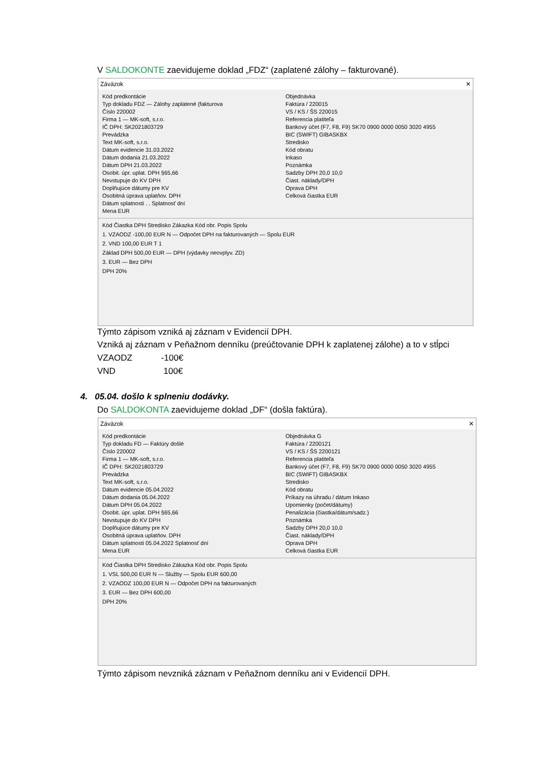V SALDOKONTE zaevidujeme doklad „FDZ“ (zaplatené zálohy – fakturované).
Záväzok ✕
Kód predkontácie
Typ dokladu FDZ — Zálohy zaplatené (fakturova
Číslo 220002
Firma 1 — MK-soft, s.r.o.
IČ DPH: SK2021803729
Prevádzka
Text MK-soft, s.r.o.
Dátum evidencie 31.03.2022
Dátum dodania 21.03.2022
Dátum DPH 21.03.2022
Osobit. úpr. uplat. DPH §65,66
Nevstupuje do KV DPH
Doplňujúce dátumy pre KV
Osobitná úprava uplatňov. DPH
Dátum splatnosti . . Splatnosť dní
Mena EUR
Objednávka
Faktúra / 220015
VS / KS / ŠS 220015
Referencia platiteľa
Bankový účet (F7, F8, F9) SK70 0900 0000 0050 3020 4955
BIC (SWIFT) GIBASKBX
Stredisko
Kód obratu
Inkaso
Poznámka
Sadzby DPH 20,0 10,0
Čiast. náklady/DPH
Oprava DPH
Celková čiastka EUR
Kód Čiastka DPH Stredisko Zákazka Kód obr. Popis Spolu
1. VZAODZ -100,00 EUR N — Odpočet DPH na fakturovaných — Spolu EUR
2. VND 100,00 EUR T 1
Základ DPH 500,00 EUR — DPH (výdavky neovplyv. ZD)
3. EUR — Bez DPH
DPH 20%
Týmto zápisom vzniká aj záznam v Evidencií DPH.
Vzniká aj záznam v Peňažnom denníku (preúčtovanie DPH k zaplatenej zálohe) a to v stĺpci
VZAODZ -100€
VND 100€
4. 05.04. došlo k splneniu dodávky.
Do SALDOKONTA zaevidujeme doklad „DF“ (došla faktúra).
Záväzok ✕
Kód predkontácie
Typ dokladu FD — Faktúry došlé
Číslo 220002
Firma 1 — MK-soft, s.r.o.
IČ DPH: SK2021803729
Prevádzka
Text MK-soft, s.r.o.
Dátum evidencie 05.04.2022
Dátum dodania 05.04.2022
Dátum DPH 05.04.2022
Osobit. úpr. uplat. DPH §65,66
Nevstupuje do KV DPH
Doplňujúce dátumy pre KV
Osobitná úprava uplatňov. DPH
Dátum splatnosti 05.04.2022 Splatnosť dní
Mena EUR
Objednávka G
Faktúra / 2200121
VS / KS / ŠS 2200121
Referencia platiteľa
Bankový účet (F7, F8, F9) SK70 0900 0000 0050 3020 4955
BIC (SWIFT) GIBASKBX
Stredisko
Kód obratu
Príkazy na úhradu / dátum Inkaso
Upomienky (počet/dátumy)
Penalizácia (čiastka/dátum/sadz.)
Poznámka
Sadzby DPH 20,0 10,0
Čiast. náklady/DPH
Oprava DPH
Celková čiastka EUR
Kód Čiastka DPH Stredisko Zákazka Kód obr. Popis Spolu
1. VSL 500,00 EUR N — Služby — Spolu EUR 600,00
2. VZAODZ 100,00 EUR N — Odpočet DPH na fakturovaných
3. EUR — Bez DPH 600,00
DPH 20%
Týmto zápisom nevzniká záznam v Peňažnom denníku ani v Evidencií DPH.